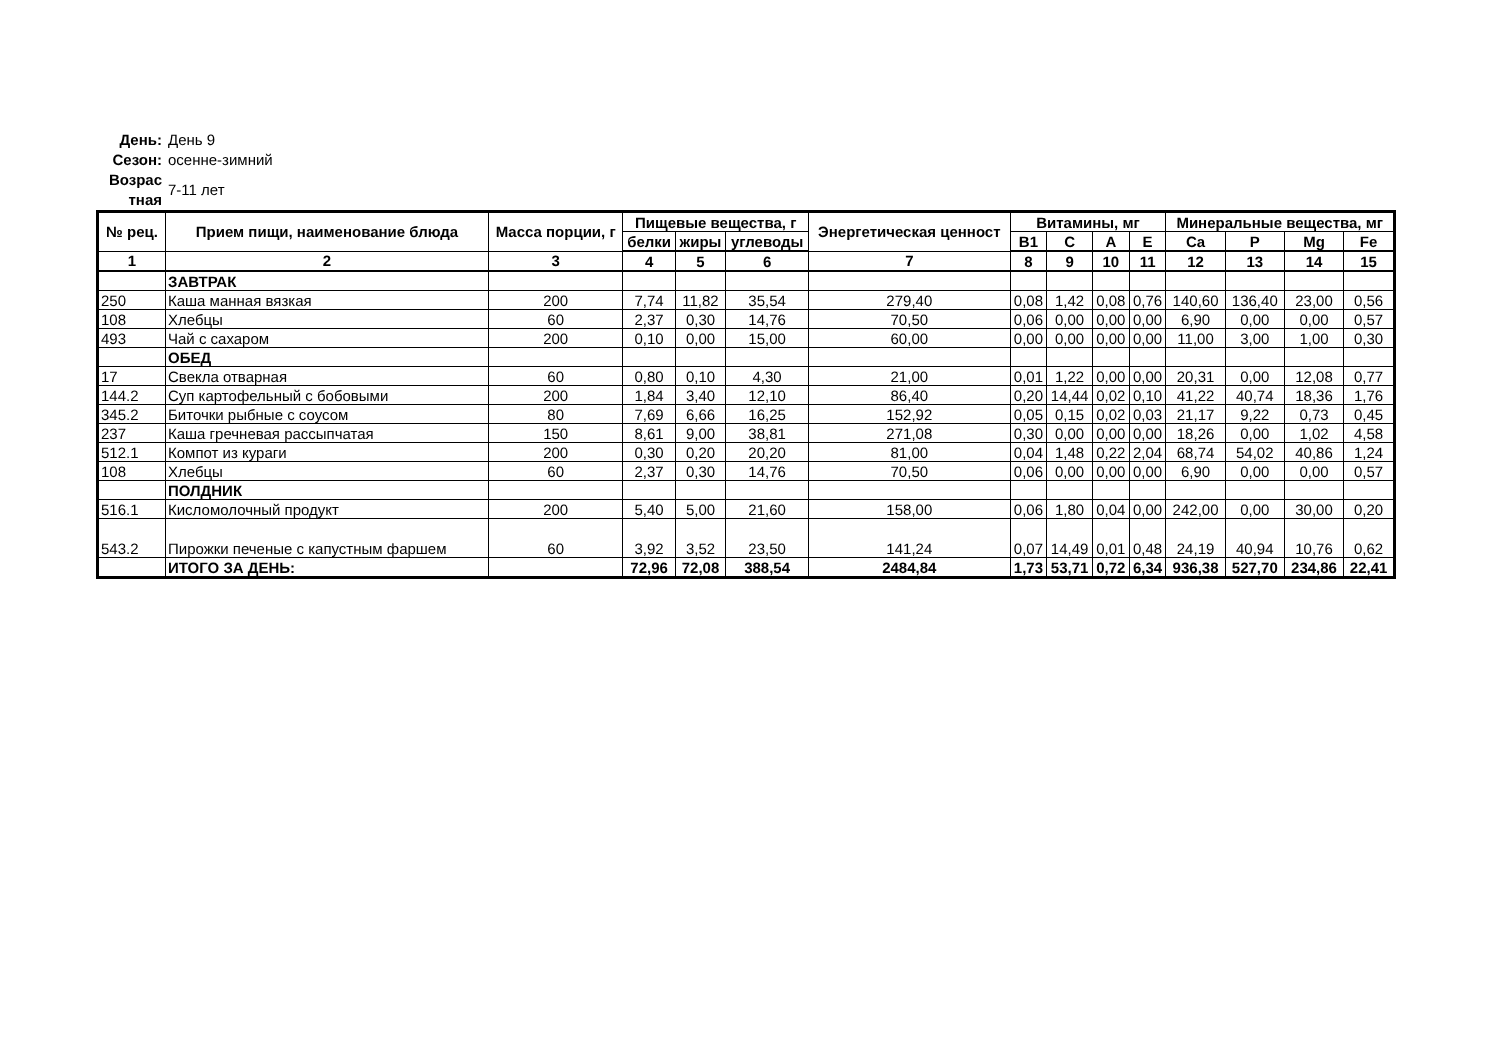День: День 9
Сезон: осенне-зимний
Возрас тная 7-11 лет
| № рец. | Прием пищи, наименование блюда | Масса порции, г | Пищевые вещества, г | | | Энергетическая ценност | Витамины, мг | | | | Минеральные вещества, мг | | | |
| --- | --- | --- | --- | --- | --- | --- | --- | --- | --- | --- | --- | --- | --- | --- |
| | | | белки | жиры | углеводы | | B1 | C | A | E | Ca | P | Mg | Fe |
| 1 | 2 | 3 | 4 | 5 | 6 | 7 | 8 | 9 | 10 | 11 | 12 | 13 | 14 | 15 |
| | ЗАВТРАК | | | | | | | | | | | | | |
| 250 | Каша манная вязкая | 200 | 7,74 | 11,82 | 35,54 | 279,40 | 0,08 | 1,42 | 0,08 | 0,76 | 140,60 | 136,40 | 23,00 | 0,56 |
| 108 | Хлебцы | 60 | 2,37 | 0,30 | 14,76 | 70,50 | 0,06 | 0,00 | 0,00 | 0,00 | 6,90 | 0,00 | 0,00 | 0,57 |
| 493 | Чай с сахаром | 200 | 0,10 | 0,00 | 15,00 | 60,00 | 0,00 | 0,00 | 0,00 | 0,00 | 11,00 | 3,00 | 1,00 | 0,30 |
| | ОБЕД | | | | | | | | | | | | | |
| 17 | Свекла отварная | 60 | 0,80 | 0,10 | 4,30 | 21,00 | 0,01 | 1,22 | 0,00 | 0,00 | 20,31 | 0,00 | 12,08 | 0,77 |
| 144.2 | Суп картофельный с бобовыми | 200 | 1,84 | 3,40 | 12,10 | 86,40 | 0,20 | 14,44 | 0,02 | 0,10 | 41,22 | 40,74 | 18,36 | 1,76 |
| 345.2 | Биточки рыбные с соусом | 80 | 7,69 | 6,66 | 16,25 | 152,92 | 0,05 | 0,15 | 0,02 | 0,03 | 21,17 | 9,22 | 0,73 | 0,45 |
| 237 | Каша гречневая рассыпчатая | 150 | 8,61 | 9,00 | 38,81 | 271,08 | 0,30 | 0,00 | 0,00 | 0,00 | 18,26 | 0,00 | 1,02 | 4,58 |
| 512.1 | Компот из кураги | 200 | 0,30 | 0,20 | 20,20 | 81,00 | 0,04 | 1,48 | 0,22 | 2,04 | 68,74 | 54,02 | 40,86 | 1,24 |
| 108 | Хлебцы | 60 | 2,37 | 0,30 | 14,76 | 70,50 | 0,06 | 0,00 | 0,00 | 0,00 | 6,90 | 0,00 | 0,00 | 0,57 |
| | ПОЛДНИК | | | | | | | | | | | | | |
| 516.1 | Кисломолочный продукт | 200 | 5,40 | 5,00 | 21,60 | 158,00 | 0,06 | 1,80 | 0,04 | 0,00 | 242,00 | 0,00 | 30,00 | 0,20 |
| 543.2 | Пирожки печеные с капустным фаршем | 60 | 3,92 | 3,52 | 23,50 | 141,24 | 0,07 | 14,49 | 0,01 | 0,48 | 24,19 | 40,94 | 10,76 | 0,62 |
| | ИТОГО ЗА ДЕНЬ: | | 72,96 | 72,08 | 388,54 | 2484,84 | 1,73 | 53,71 | 0,72 | 6,34 | 936,38 | 527,70 | 234,86 | 22,41 |